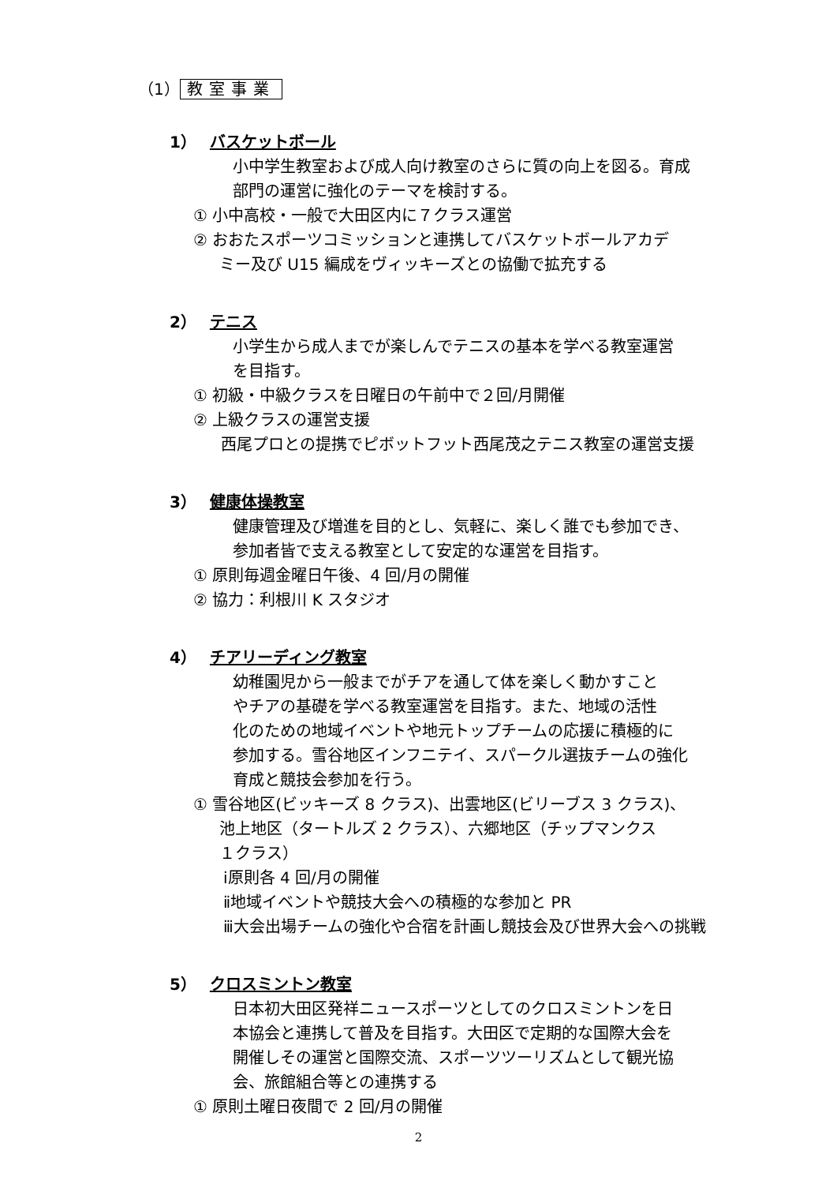（1） 教室事業
1） バスケットボール
小中学生教室および成人向け教室のさらに質の向上を図る。育成
部門の運営に強化のテーマを検討する。
① 小中高校・一般で大田区内に７クラス運営
② おおたスポーツコミッションと連携してバスケットボールアカデ
ミー及び U15 編成をヴィッキーズとの協働で拡充する
2） テニス
小学生から成人までが楽しんでテニスの基本を学べる教室運営
を目指す。
① 初級・中級クラスを日曜日の午前中で２回/月開催
② 上級クラスの運営支援
西尾プロとの提携でピボットフット西尾茂之テニス教室の運営支援
3） 健康体操教室
健康管理及び増進を目的とし、気軽に、楽しく誰でも参加でき、
参加者皆で支える教室として安定的な運営を目指す。
① 原則毎週金曜日午後、4 回/月の開催
② 協力：利根川 K スタジオ
4） チアリーディング教室
幼稚園児から一般までがチアを通して体を楽しく動かすこと
やチアの基礎を学べる教室運営を目指す。また、地域の活性
化のための地域イベントや地元トップチームの応援に積極的に
参加する。雪谷地区インフニテイ、スパークル選抜チームの強化
育成と競技会参加を行う。
① 雪谷地区(ビッキーズ 8 クラス)、出雲地区(ビリーブス 3 クラス)、
池上地区（タートルズ 2 クラス）、六郷地区（チップマンクス
１クラス）
ⅰ原則各 4 回/月の開催
ⅱ地域イベントや競技大会への積極的な参加と PR
ⅲ大会出場チームの強化や合宿を計画し競技会及び世界大会への挑戦
5） クロスミントン教室
日本初大田区発祥ニュースポーツとしてのクロスミントンを日
本協会と連携して普及を目指す。大田区で定期的な国際大会を
開催しその運営と国際交流、スポーツツーリズムとして観光協
会、旅館組合等との連携する
① 原則土曜日夜間で 2 回/月の開催
2